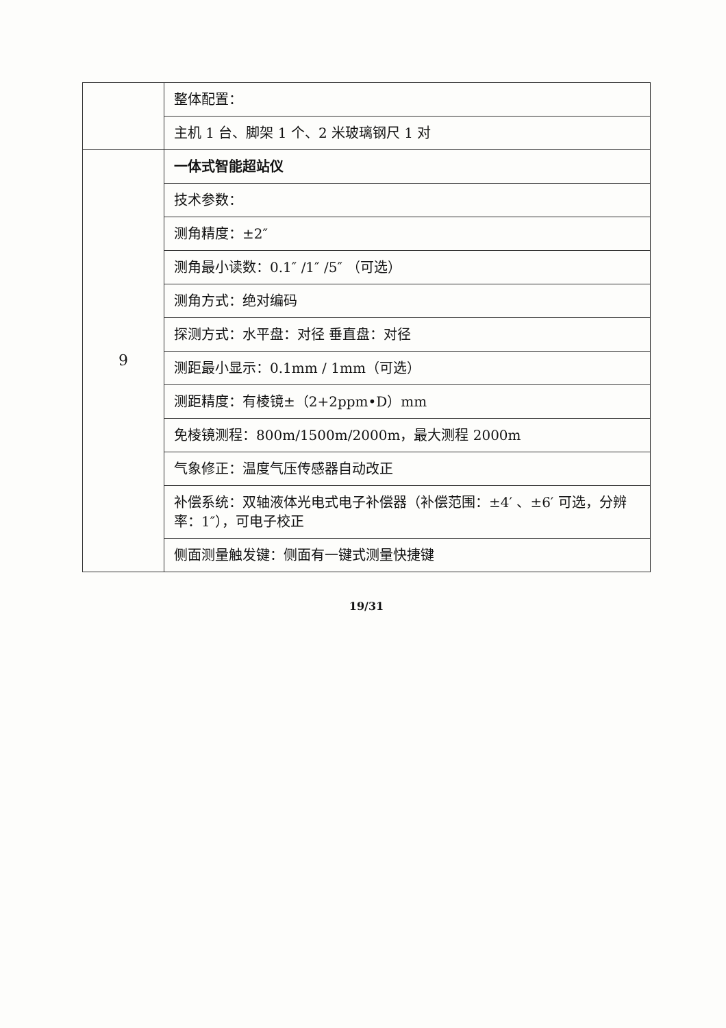| | 整体配置： |
| | 主机 1 台、脚架 1 个、2 米玻璃钢尺 1 对 |
| 9 | 一体式智能超站仪 |
| | 技术参数： |
| | 测角精度：±2″ |
| | 测角最小读数：0.1″ /1″ /5″ （可选） |
| | 测角方式：绝对编码 |
| | 探测方式：水平盘：对径 垂直盘：对径 |
| | 测距最小显示：0.1mm / 1mm（可选） |
| | 测距精度：有棱镜±（2+2ppm•D）mm |
| | 免棱镜测程：800m/1500m/2000m，最大测程 2000m |
| | 气象修正：温度气压传感器自动改正 |
| | 补偿系统：双轴液体光电式电子补偿器（补偿范围：±4′ 、±6′ 可选，分辨率：1″），可电子校正 |
| | 侧面测量触发键：侧面有一键式测量快捷键 |
19/31